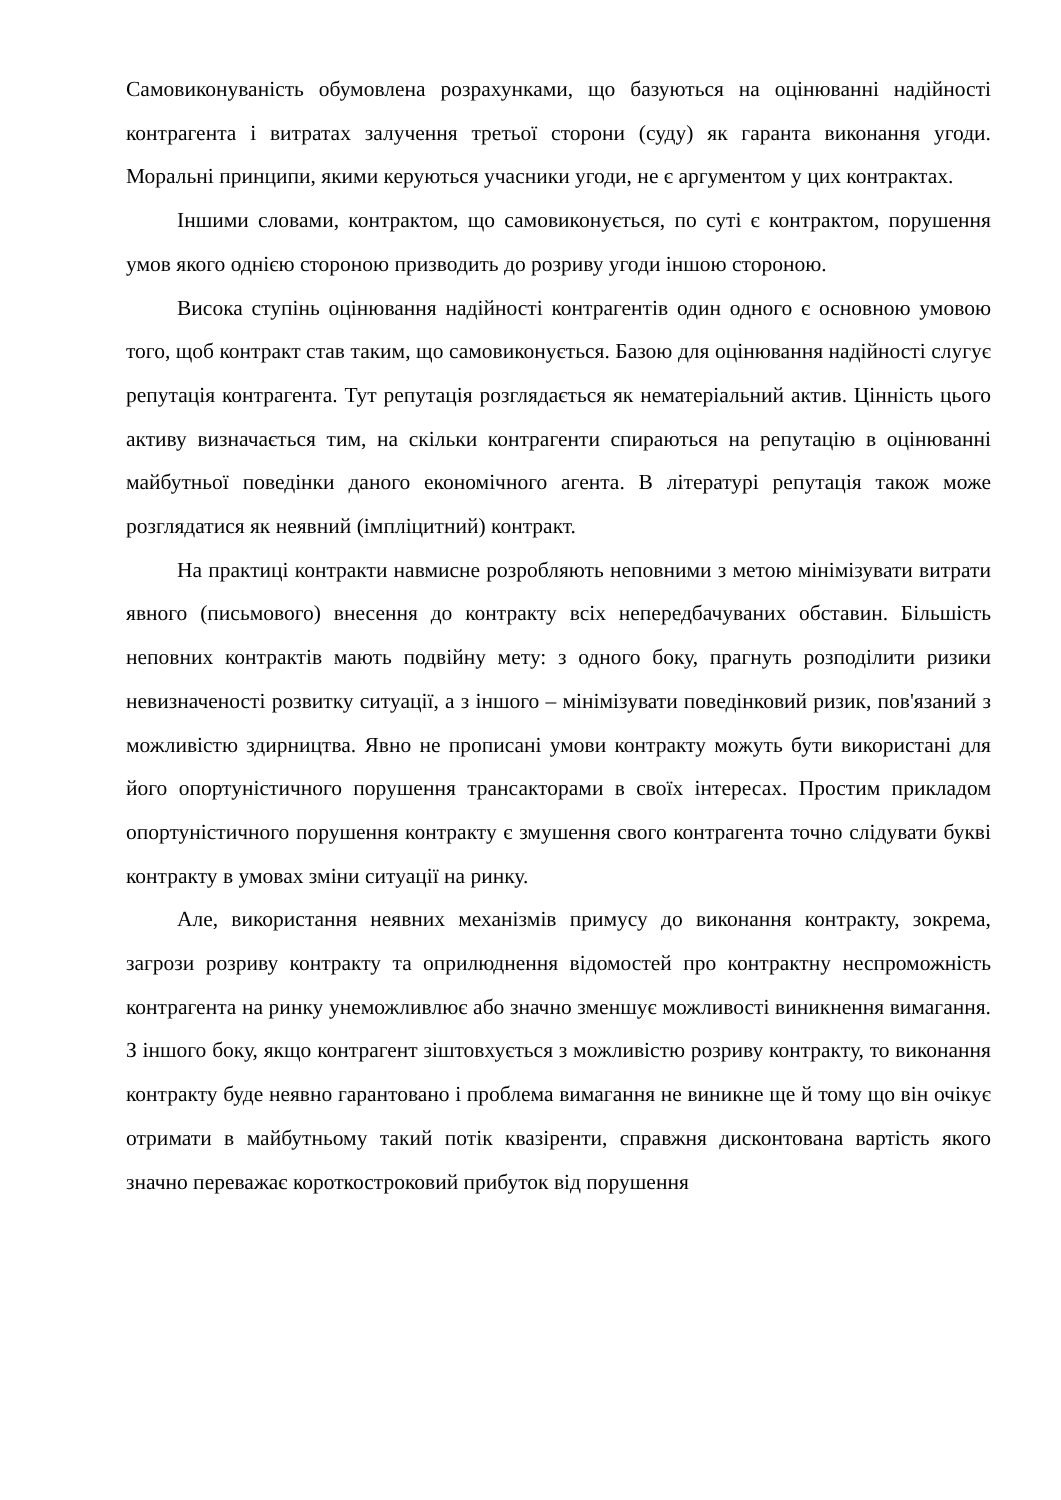Самовиконуваність обумовлена розрахунками, що базуються на оцінюванні надійності контрагента і витратах залучення третьої сторони (суду) як гаранта виконання угоди. Моральні принципи, якими керуються учасники угоди, не є аргументом у цих контрактах.
Іншими словами, контрактом, що самовиконується, по суті є контрактом, порушення умов якого однією стороною призводить до розриву угоди іншою стороною.
Висока ступінь оцінювання надійності контрагентів один одного є основною умовою того, щоб контракт став таким, що самовиконується. Базою для оцінювання надійності слугує репутація контрагента. Тут репутація розглядається як нематеріальний актив. Цінність цього активу визначається тим, на скільки контрагенти спираються на репутацію в оцінюванні майбутньої поведінки даного економічного агента. В літературі репутація також може розглядатися як неявний (імпліцитний) контракт.
На практиці контракти навмисне розробляють неповними з метою мінімізувати витрати явного (письмового) внесення до контракту всіх непередбачуваних обставин. Більшість неповних контрактів мають подвійну мету: з одного боку, прагнуть розподілити ризики невизначеності розвитку ситуації, а з іншого – мінімізувати поведінковий ризик, пов'язаний з можливістю здирництва. Явно не прописані умови контракту можуть бути використані для його опортуністичного порушення трансакторами в своїх інтересах. Простим прикладом опортуністичного порушення контракту є змушення свого контрагента точно слідувати букві контракту в умовах зміни ситуації на ринку.
Але, використання неявних механізмів примусу до виконання контракту, зокрема, загрози розриву контракту та оприлюднення відомостей про контрактну неспроможність контрагента на ринку унеможливлює або значно зменшує можливості виникнення вимагання. З іншого боку, якщо контрагент зіштовхується з можливістю розриву контракту, то виконання контракту буде неявно гарантовано і проблема вимагання не виникне ще й тому що він очікує отримати в майбутньому такий потік квазіренти, справжня дисконтована вартість якого значно переважає короткостроковий прибуток від порушення